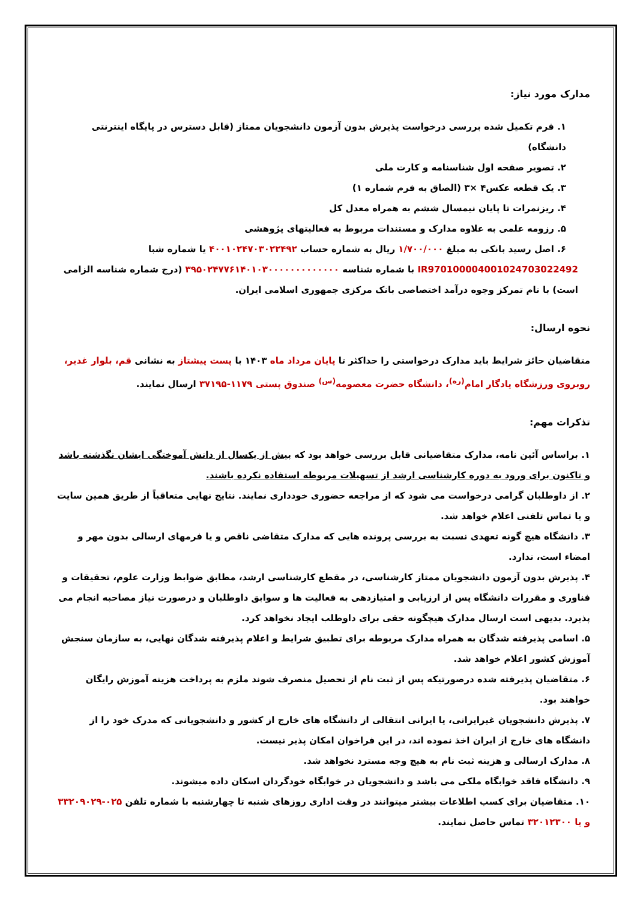مدارک مورد نیاز:
۱. فرم تکمیل شده بررسی درخواست پذیرش بدون آزمون دانشجویان ممتاز (قابل دسترس در پایگاه اینترنتی دانشگاه)
۲. تصویر صفحه اول شناسنامه و کارت ملی
۳. یک قطعه عکس۴ ×۳ (الصاق به فرم شماره ۱)
۴. ریزنمرات تا پایان نیمسال ششم به همراه معدل کل
۵. رزومه علمی به علاوه مدارک و مستندات مربوط به فعالیتهای پژوهشی
۶. اصل رسید بانکی به مبلغ ۱/۷۰۰/۰۰۰ ریال به شماره حساب ۴۰۰۱۰۲۴۷۰۳۰۲۲۴۹۲ یا شماره شبا
IR970100004001024703022492 با شماره شناسه ۳۹۵۰۲۴۷۷۶۱۴۰۱۰۳۰۰۰۰۰۰۰۰۰۰۰۰۰ (درج شماره شناسه الزامی است) با نام تمرکز وجوه درآمد اختصاصی بانک مرکزی جمهوری اسلامی ایران.
نحوه ارسال:
متقاضیان حائز شرایط باید مدارک درخواستی را حداکثر تا پایان مرداد ماه ۱۴۰۳ با پست پیشتاز به نشانی قم، بلوار غدیر، روبروی ورزشگاه یادگار امام<sup>(ره)</sup>، دانشگاه حضرت معصومه<sup>(س)</sup> صندوق پستی ۱۱۷۹-۳۷۱۹۵ ارسال نمایند.
تذکرات مهم:
۱. براساس آئین نامه، مدارک متقاضیانی قابل بررسی خواهد بود که بیش از یکسال از دانش آموختگی ایشان نگذشته باشد و تاکنون برای ورود به دوره کارشناسی ارشد از تسهیلات مربوطه استفاده نکرده باشند.
۲. از داوطلبان گرامی درخواست می شود که از مراجعه حضوری خودداری نمایند. نتایج نهایی متعاقباً از طریق همین سایت و یا تماس تلفنی اعلام خواهد شد.
۳. دانشگاه هیچ گونه تعهدی نسبت به بررسی پرونده هایی که مدارک متقاضی ناقص و یا فرمهای ارسالی بدون مهر و امضاء است، ندارد.
۴. پذیرش بدون آزمون دانشجویان ممتاز کارشناسی، در مقطع کارشناسی ارشد، مطابق ضوابط وزارت علوم، تحقیقات و فناوری و مقررات دانشگاه پس از ارزیابی و امتیازدهی به فعالیت ها و سوابق داوطلبان و درصورت نیاز مصاحبه انجام می پذیرد. بدیهی است ارسال مدارک هیچگونه حقی برای داوطلب ایجاد نخواهد کرد.
۵. اسامی پذیرفته شدگان به همراه مدارک مربوطه برای تطبیق شرایط و اعلام پذیرفته شدگان نهایی، به سازمان سنجش آموزش کشور اعلام خواهد شد.
۶. متقاضیان پذیرفته شده درصورتیکه پس از ثبت نام از تحصیل منصرف شوند ملزم به پرداخت هزینه آموزش رایگان خواهند بود.
۷. پذیرش دانشجویان غیرایرانی، یا ایرانی انتقالی از دانشگاه های خارج از کشور و دانشجویانی که مدرک خود را از دانشگاه های خارج از ایران اخذ نموده اند، در این فراخوان امکان پذیر نیست.
۸. مدارک ارسالی و هزینه ثبت نام به هیچ وجه مسترد نخواهد شد.
۹. دانشگاه فاقد خوابگاه ملکی می باشد و دانشجویان در خوابگاه خودگردان اسکان داده میشوند.
۱۰. متقاضیان برای کسب اطلاعات بیشتر میتوانند در وقت اداری روزهای شنبه تا چهارشنبه با شماره تلفن ۰۲۵-۳۳۲۰۹۰۲۹ و یا ۳۲۰۱۲۳۰۰ تماس حاصل نمایند.